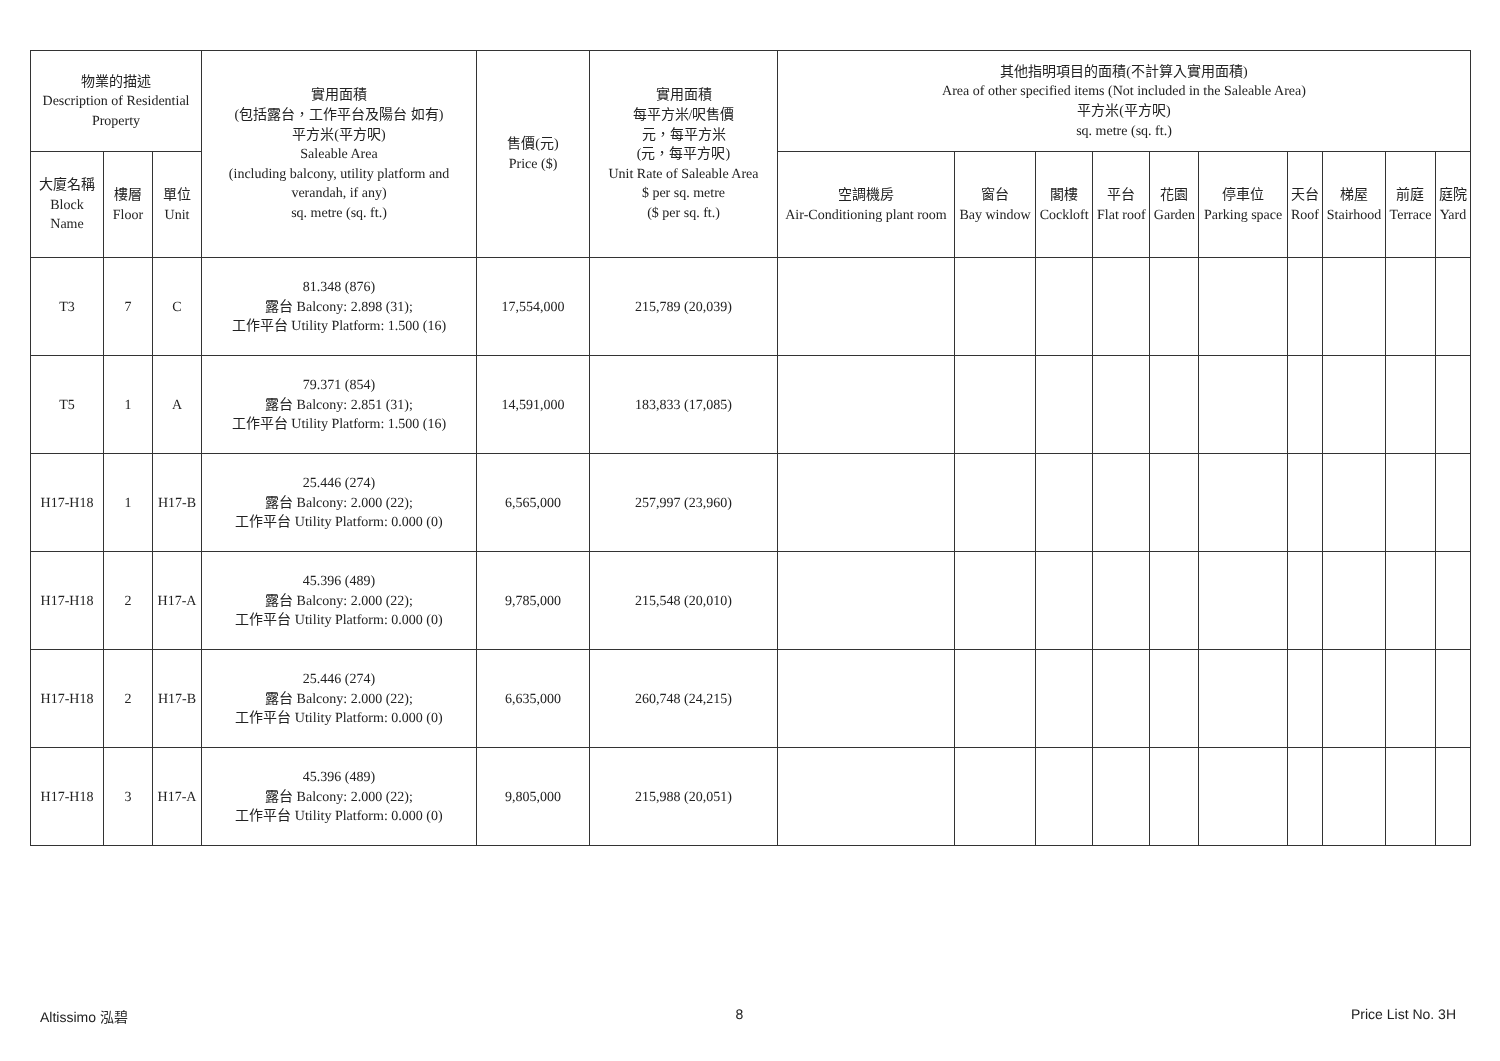| 物業的描述 Description of Residential Property | | | 實用面積 (包括露台，工作平台及陽台 如有) 平方米(平方呎) Saleable Area (including balcony, utility platform and verandah, if any) sq. metre (sq. ft.) | 售價(元) Price ($) | 實用面積 每平方米/呎售價 元，每平方米 (元，每平方呎) Unit Rate of Saleable Area $ per sq. metre ($ per sq. ft.) | 其他指明項目的面積(不計算入實用面積) Area of other specified items (Not included in the Saleable Area) 平方米(平方呎) sq. metre (sq. ft.) | | | | | | | | | |
| --- | --- | --- | --- | --- | --- | --- | --- | --- | --- | --- | --- | --- | --- | --- | --- |
| 大廈名稱 Block Name | 樓層 Floor | 單位 Unit | | | | 空調機房 Air-Conditioning plant room | 窗台 Bay window | 閣樓 Cockloft | 平台 Flat roof | 花園 Garden | 停車位 Parking space | 天台 Roof | 梯屋 Stairhood | 前庭 Terrace | 庭院 Yard |
| T3 | 7 | C | 81.348 (876) 露台 Balcony: 2.898 (31); 工作平台 Utility Platform: 1.500 (16) | 17,554,000 | 215,789 (20,039) | | | | | | | | | | |
| T5 | 1 | A | 79.371 (854) 露台 Balcony: 2.851 (31); 工作平台 Utility Platform: 1.500 (16) | 14,591,000 | 183,833 (17,085) | | | | | | | | | | |
| H17-H18 | 1 | H17-B | 25.446 (274) 露台 Balcony: 2.000 (22); 工作平台 Utility Platform: 0.000 (0) | 6,565,000 | 257,997 (23,960) | | | | | | | | | | |
| H17-H18 | 2 | H17-A | 45.396 (489) 露台 Balcony: 2.000 (22); 工作平台 Utility Platform: 0.000 (0) | 9,785,000 | 215,548 (20,010) | | | | | | | | | | |
| H17-H18 | 2 | H17-B | 25.446 (274) 露台 Balcony: 2.000 (22); 工作平台 Utility Platform: 0.000 (0) | 6,635,000 | 260,748 (24,215) | | | | | | | | | | |
| H17-H18 | 3 | H17-A | 45.396 (489) 露台 Balcony: 2.000 (22); 工作平台 Utility Platform: 0.000 (0) | 9,805,000 | 215,988 (20,051) | | | | | | | | | | |
Altissimo 泓碧 8 Price List No. 3H